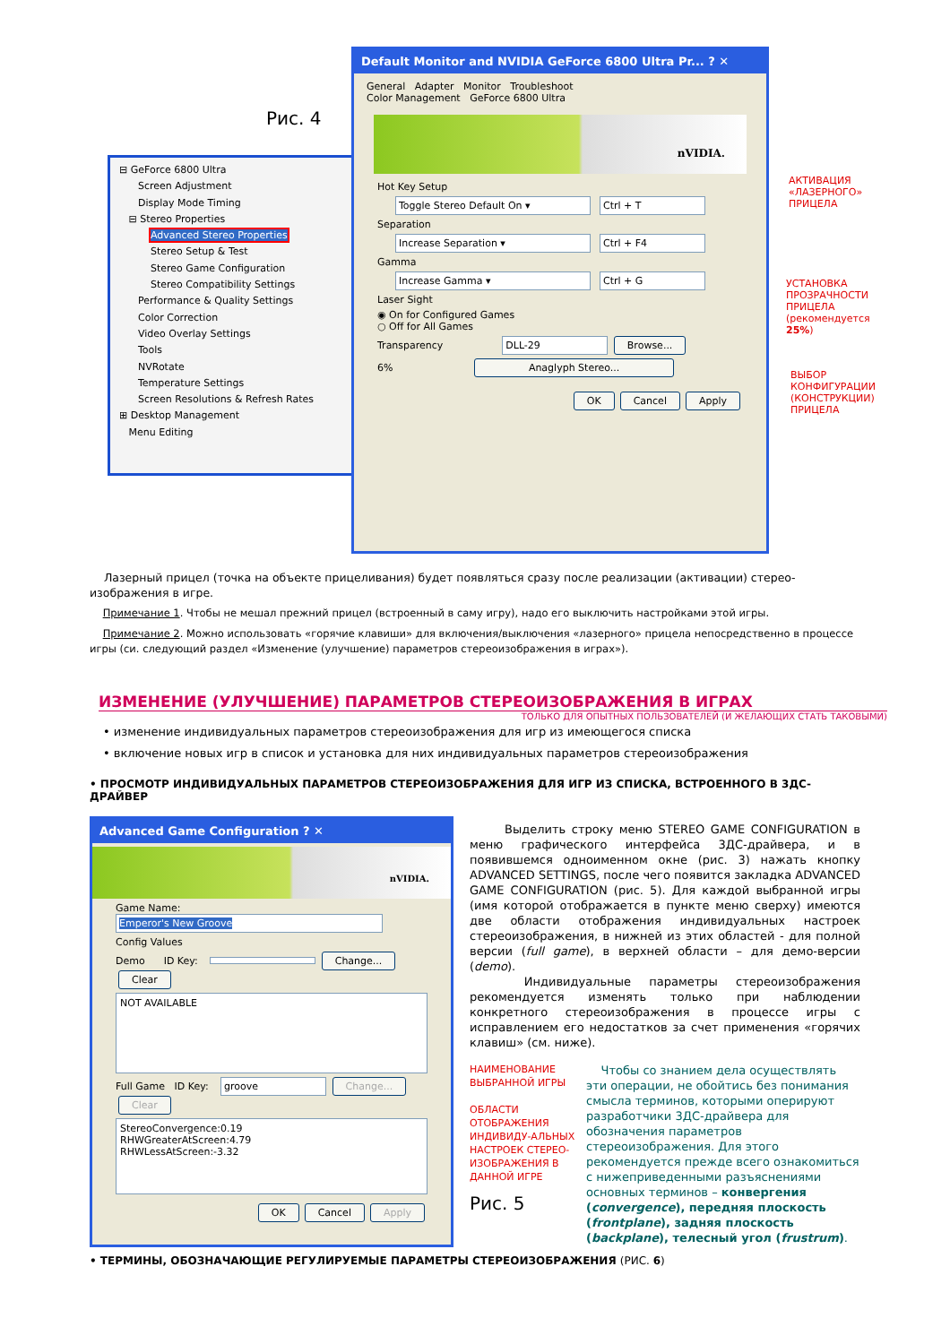Рис. 4
⊟ GeForce 6800 Ultra
Screen Adjustment
Display Mode Timing
⊟ Stereo Properties
Advanced Stereo Properties
Stereo Setup & Test
Stereo Game Configuration
Stereo Compatibility Settings
Performance & Quality Settings
Color Correction
Video Overlay Settings
Tools
NVRotate
Temperature Settings
Screen Resolutions & Refresh Rates
⊞ Desktop Management
Menu Editing
Default Monitor and NVIDIA GeForce 6800 Ultra Pr... ? ✕
General Adapter Monitor Troubleshoot
Color Management GeForce 6800 Ultra
nVIDIA.
Hot Key Setup
Toggle Stereo Default On ▾ Ctrl + T
Separation
Increase Separation ▾ Ctrl + F4
Gamma
Increase Gamma ▾ Ctrl + G
Laser Sight
◉ On for Configured Games
○ Off for All Games
Transparency DLL-29 Browse...
6% Anaglyph Stereo...
OK Cancel Apply
АКТИВАЦИЯ
«ЛАЗЕРНОГО»
ПРИЦЕЛА
УСТАНОВКА
ПРОЗРАЧНОСТИ
ПРИЦЕЛА
(рекомендуется
25%)
ВЫБОР
КОНФИГУРАЦИИ
(КОНСТРУКЦИИ)
ПРИЦЕЛА
Лазерный прицел (точка на объекте прицеливания) будет появляться сразу после реализации (активации) стерео-изображения в игре.
Примечание 1. Чтобы не мешал прежний прицел (встроенный в саму игру), надо его выключить настройками этой игры.
Примечание 2. Можно использовать «горячие клавиши» для включения/выключения «лазерного» прицела непосредственно в процессе игры (си. следующий раздел «Изменение (улучшение) параметров стереоизображения в играх»).
ИЗМЕНЕНИЕ (УЛУЧШЕНИЕ) ПАРАМЕТРОВ СТЕРЕОИЗОБРАЖЕНИЯ В ИГРАХ
ТОЛЬКО ДЛЯ ОПЫТНЫХ ПОЛЬЗОВАТЕЛЕЙ (И ЖЕЛАЮЩИХ СТАТЬ ТАКОВЫМИ)
• изменение индивидуальных параметров стереоизображения для игр из имеющегося списка
• включение новых игр в список и установка для них индивидуальных параметров стереоизображения
• ПРОСМОТР ИНДИВИДУАЛЬНЫХ ПАРАМЕТРОВ СТЕРЕОИЗОБРАЖЕНИЯ ДЛЯ ИГР ИЗ СПИСКА, ВСТРОЕННОГО В 3ДС-ДРАЙВЕР
Advanced Game Configuration ? ✕
nVIDIA.
Game Name:
Emperor's New Groove
Config Values
Demo ID Key: Change... Clear
NOT AVAILABLE
Full Game ID Key: groove Change... Clear
StereoConvergence:0.19
RHWGreaterAtScreen:4.79
RHWLessAtScreen:-3.32
OK Cancel Apply
Выделить строку меню STEREO GAME CONFIGURATION в меню графического интерфейса 3ДС-драйвера, и в появившемся одноименном окне (рис. 3) нажать кнопку ADVANCED SETTINGS, после чего появится закладка ADVANCED GAME CONFIGURATION (рис. 5). Для каждой выбранной игры (имя которой отображается в пункте меню сверху) имеются две области отображения индивидуальных настроек стереоизображения, в нижней из этих областей - для полной версии (full game), в верхней области – для демо-версии (demo).
Индивидуальные параметры стереоизображения рекомендуется изменять только при наблюдении конкретного стереоизображения в процессе игры с исправлением его недостатков за счет применения «горячих клавиш» (см. ниже).
НАИМЕНОВАНИЕ ВЫБРАННОЙ ИГРЫ
ОБЛАСТИ ОТОБРАЖЕНИЯ ИНДИВИДУ-АЛЬНЫХ НАСТРОЕК СТЕРЕО-ИЗОБРАЖЕНИЯ В ДАННОЙ ИГРЕ
Рис. 5
Чтобы со знанием дела осуществлять эти операции, не обойтись без понимания смысла терминов, которыми оперируют разработчики 3ДС-драйвера для обозначения параметров стереоизображения. Для этого рекомендуется прежде всего ознакомиться с нижеприведенными разъяснениями основных терминов – конвергения (convergence), передняя плоскость (frontplane), задняя плоскость (backplane), телесный угол (frustrum).
• ТЕРМИНЫ, ОБОЗНАЧАЮЩИЕ РЕГУЛИРУЕМЫЕ ПАРАМЕТРЫ СТЕРЕОИЗОБРАЖЕНИЯ (РИС. 6)